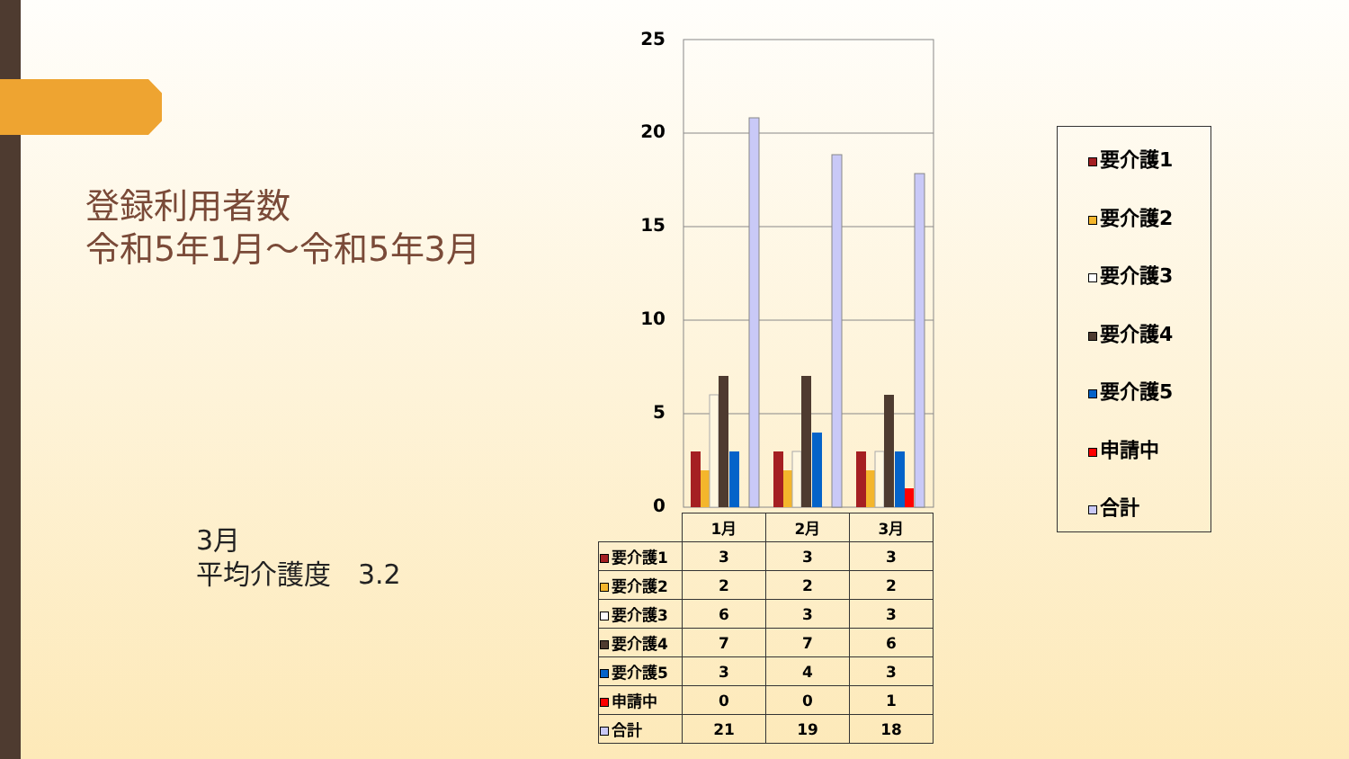登録利用者数
令和5年1月～令和5年3月
3月
平均介護度　3.2
25
20
15
10
5
0
| | 1月 | 2月 | 3月 |
| 要介護1 | 3 | 3 | 3 |
| 要介護2 | 2 | 2 | 2 |
| 要介護3 | 6 | 3 | 3 |
| 要介護4 | 7 | 7 | 6 |
| 要介護5 | 3 | 4 | 3 |
| 申請中 | 0 | 0 | 1 |
| 合計 | 21 | 19 | 18 |
要介護1
要介護2
要介護3
要介護4
要介護5
申請中
合計